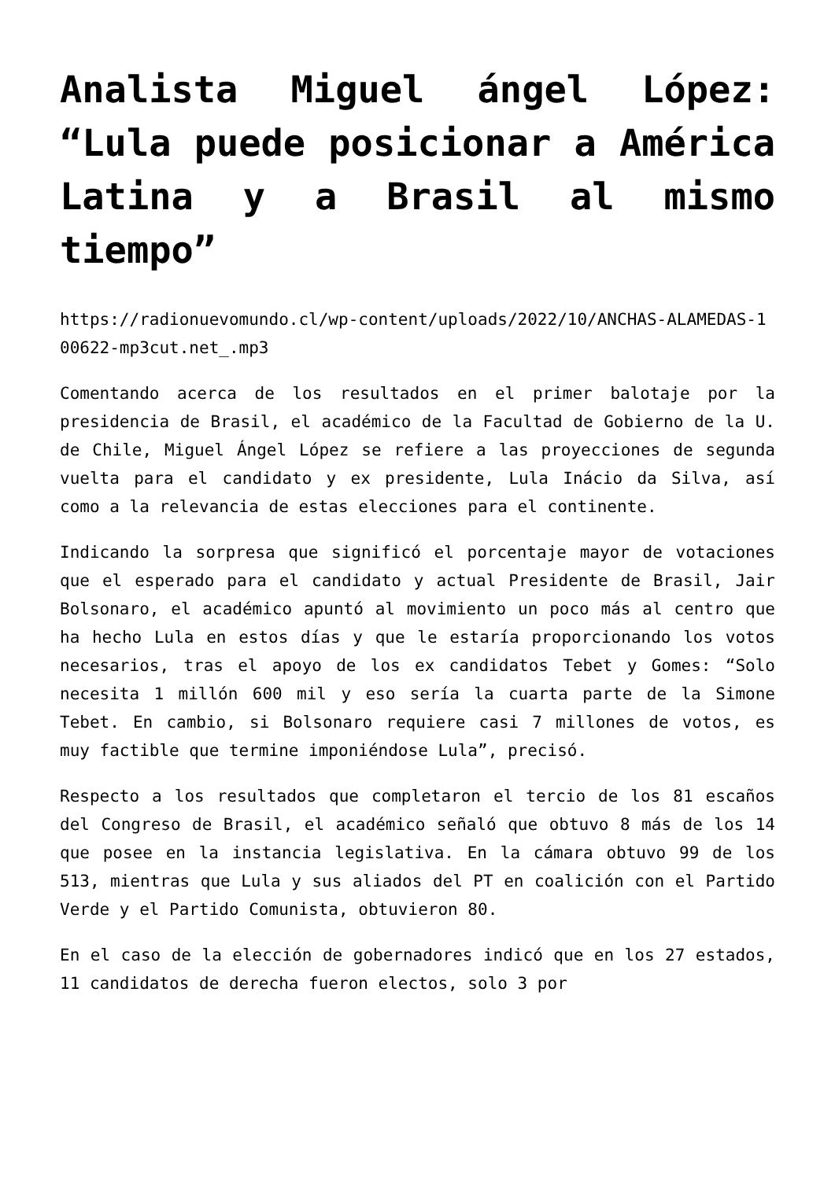Analista Miguel ángel López: “Lula puede posicionar a América Latina y a Brasil al mismo tiempo”
https://radionuevomundo.cl/wp-content/uploads/2022/10/ANCHAS-ALAMEDAS-100622-mp3cut.net_.mp3
Comentando acerca de los resultados en el primer balotaje por la presidencia de Brasil, el académico de la Facultad de Gobierno de la U. de Chile, Miguel Ángel López se refiere a las proyecciones de segunda vuelta para el candidato y ex presidente, Lula Inácio da Silva, así como a la relevancia de estas elecciones para el continente.
Indicando la sorpresa que significó el porcentaje mayor de votaciones que el esperado para el candidato y actual Presidente de Brasil, Jair Bolsonaro, el académico apuntó al movimiento un poco más al centro que ha hecho Lula en estos días y que le estaría proporcionando los votos necesarios, tras el apoyo de los ex candidatos Tebet y Gomes: “Solo necesita 1 millón 600 mil y eso sería la cuarta parte de la Simone Tebet. En cambio, si Bolsonaro requiere casi 7 millones de votos, es muy factible que termine imponiéndose Lula”, precisó.
Respecto a los resultados que completaron el tercio de los 81 escaños del Congreso de Brasil, el académico señaló que obtuvo 8 más de los 14 que posee en la instancia legislativa. En la cámara obtuvo 99 de los 513, mientras que Lula y sus aliados del PT en coalición con el Partido Verde y el Partido Comunista, obtuvieron 80.
En el caso de la elección de gobernadores indicó que en los 27 estados, 11 candidatos de derecha fueron electos, solo 3 por